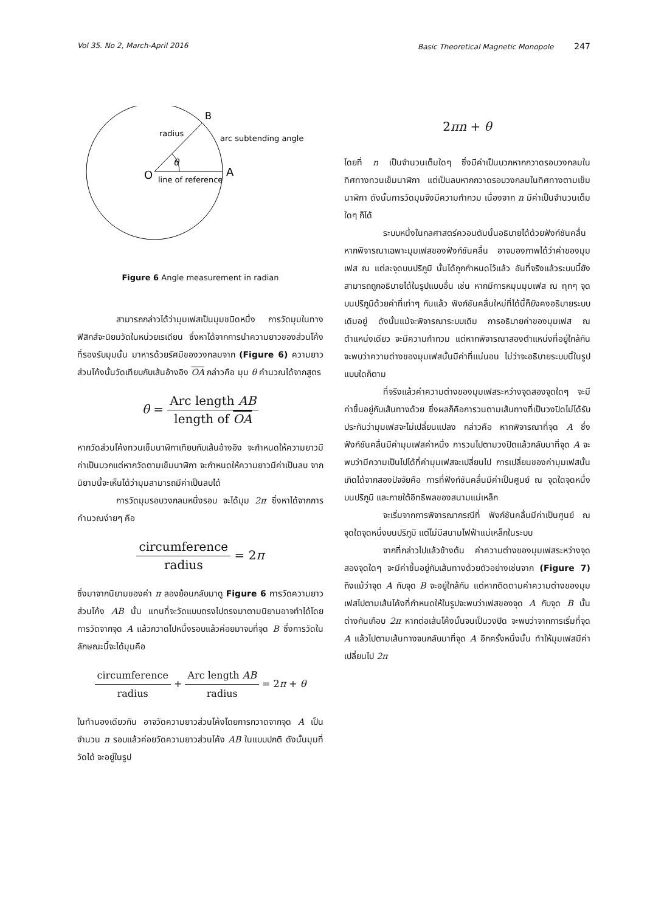Vol 35. No 2, March-April 2016 Basic Theoretical Magnetic Monopole 247
B
radius
arc subtending angle
θ
O
A
line of reference
Figure 6 Angle measurement in radian
สามารถกล่าวได้ว่ามุมเฟสเป็นมุมชนิดหนึ่ง การวัดมุมในทางฟิสิกส์จะนิยมวัดในหน่วยเรเดียน ซึ่งหาได้จากการนำความยาวของส่วนโค้งที่รองรับมุมนั้น มาหารด้วยรัศมีของวงกลมจาก (Figure 6) ความยาวส่วนโค้งนั้นวัดเทียบกับเส้นอ้างอิง OA กล่าวคือ มุม θ คำนวณได้จากสูตร
θ = Arc length AB length of OA
หากวัดส่วนโค้งทวนเข็มนาฬิกาเทียบกับเส้นอ้างอิง จะกำหนดให้ความยาวมีค่าเป็นบวกแต่หากวัดตามเข็มนาฬิกา จะกำหนดให้ความยาวมีค่าเป็นลบ จากนิยามนี้จะเห็นได้ว่ามุมสามารถมีค่าเป็นลบได้
การวัดมุมรอบวงกลมหนึ่งรอบ จะได้มุม 2π ซึ่งหาได้จากการคำนวณง่ายๆ คือ
circumference radius = 2π
ซึ่งมาจากนิยามของค่า π ลองย้อนกลับมาดู Figure 6 การวัดความยาวส่วนโค้ง AB นั้น แทนที่จะวัดแบบตรงไปตรงมาตามนิยามอาจทำได้โดยการวัดจากจุด A แล้วกวาดไปหนึ่งรอบแล้วค่อยมาจบที่จุด B ซึ่งการวัดในลักษณะนี้จะได้มุมคือ
circumference radius + Arc length AB radius = 2π + θ
ในทำนองเดียวกัน อาจวัดความยาวส่วนโค้งโดยการกวาดจากจุด A เป็นจำนวน n รอบแล้วค่อยวัดความยาวส่วนโค้ง AB ในแบบปกติ ดังนั้นมุมที่วัดได้ จะอยู่ในรูป
2πn + θ
โดยที่ n เป็นจำนวนเต็มใดๆ ซึ่งมีค่าเป็นบวกหากกวาดรอบวงกลมในทิศทางทวนเข็มนาฬิกา แต่เป็นลบหากกวาดรอบวงกลมในทิศทางตามเข็มนาฬิกา ดังนั้นการวัดมุมจึงมีความกำกวม เนื่องจาก n มีค่าเป็นจำนวนเต็มใดๆ ก็ได้
ระบบหนึ่งในกลศาสตร์ควอนตัมนั้นอธิบายได้ด้วยฟังก์ชันคลื่น หากพิจารณาเฉพาะมุมเฟสของฟังก์ชันคลื่น อาจมองภาพได้ว่าค่าของมุมเฟส ณ แต่ละจุดบนปริภูมิ นั้นได้ถูกกำหนดไว้แล้ว อันที่จริงแล้วระบบนี้ยังสามารถถูกอธิบายได้ในรูปแบบอื่น เช่น หากมีการหมุนมุมเฟส ณ ทุกๆ จุดบนปริภูมิด้วยค่าที่เท่าๆ กันแล้ว ฟังก์ชันคลื่นใหม่ที่ได้นี้ก็ยังคงอธิบายระบบเดิมอยู่ ดังนั้นแม้จะพิจารณาระบบเดิม การอธิบายค่าของมุมเฟส ณ ตำแหน่งเดียว จะมีความกำกวม แต่หากพิจารณาสองตำแหน่งที่อยู่ใกล้กัน จะพบว่าความต่างของมุมเฟสนั้นมีค่าที่แน่นอน ไม่ว่าจะอธิบายระบบนี้ในรูปแบบใดก็ตาม
ที่จริงแล้วค่าความต่างของมุมเฟสระหว่างจุดสองจุดใดๆ จะมีค่าขึ้นอยู่กับเส้นทางด้วย ซึ่งผลก็คือการวนตามเส้นทางที่เป็นวงปิดไม่ได้รับประกันว่ามุมเฟสจะไม่เปลี่ยนแปลง กล่าวคือ หากพิจารณาที่จุด A ซึ่งฟังก์ชันคลื่นมีค่ามุมเฟสค่าหนึ่ง การวนไปตามวงปิดแล้วกลับมาที่จุด A จะพบว่ามีความเป็นไปได้ที่ค่ามุมเฟสจะเปลี่ยนไป การเปลี่ยนของค่ามุมเฟสนั้นเกิดได้จากสองปัจจัยคือ การที่ฟังก์ชันคลื่นมีค่าเป็นศูนย์ ณ จุดใดจุดหนึ่งบนปริภูมิ และภายใต้อิทธิพลของสนามแม่เหล็ก
จะเริ่มจากการพิจารณากรณีที่ ฟังก์ชันคลื่นมีค่าเป็นศูนย์ ณ จุดใดจุดหนึ่งบนปริภูมิ แต่ไม่มีสนามไฟฟ้าแม่เหล็กในระบบ
จากที่กล่าวไปแล้วข้างต้น ค่าความต่างของมุมเฟสระหว่างจุดสองจุดใดๆ จะมีค่าขึ้นอยู่กับเส้นทางด้วยตัวอย่างเช่นจาก (Figure 7) ถึงแม้ว่าจุด A กับจุด B จะอยู่ใกล้กัน แต่หากติดตามค่าความต่างของมุมเฟสไปตามเส้นโค้งที่กำหนดให้ในรูปจะพบว่าเฟสของจุด A กับจุด B นั้นต่างกันเกือบ 2π หากต่อเส้นโค้งนั้นจนเป็นวงปิด จะพบว่าจากการเริ่มที่จุด A แล้วไปตามเส้นทางจนกลับมาที่จุด A อีกครั้งหนึ่งนั้น ทำให้มุมเฟสมีค่าเปลี่ยนไป 2π